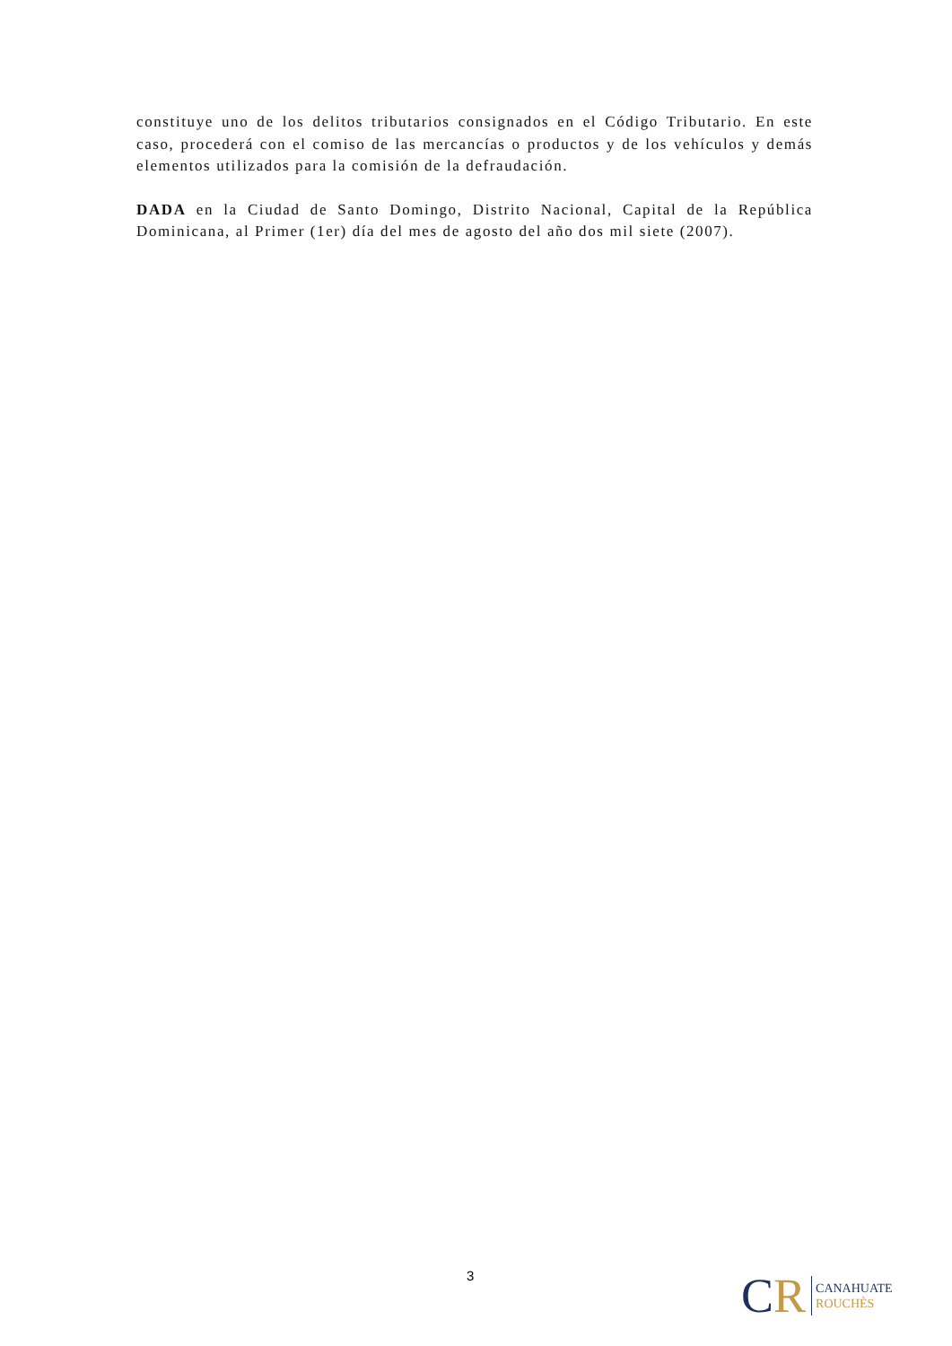constituye uno de los delitos tributarios consignados en el Código Tributario. En este caso, procederá con el comiso de las mercancías o productos y de los vehículos y demás elementos utilizados para la comisión de la defraudación.
DADA en la Ciudad de Santo Domingo, Distrito Nacional, Capital de la República Dominicana, al Primer (1er) día del mes de agosto del año dos mil siete (2007).
3
C R
CANAHUATE
ROUCHÈS